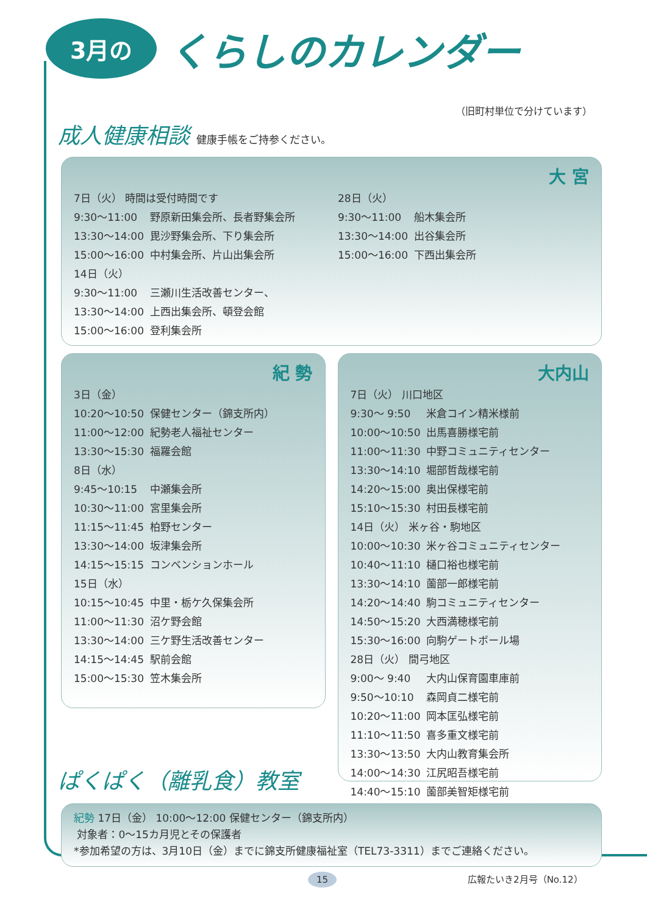3月の くらしのカレンダー
（旧町村単位で分けています）
成人健康相談 健康手帳をご持参ください。
大 宮
| 7日（火） 時間は受付時間です | |
| 9:30〜11:00 | 野原新田集会所、長者野集会所 |
| 13:30〜14:00 | 毘沙野集会所、下り集会所 |
| 15:00〜16:00 | 中村集会所、片山出集会所 |
| 14日（火） | |
| 9:30〜11:00 | 三瀬川生活改善センター、 |
| 13:30〜14:00 | 上西出集会所、頓登会館 |
| 15:00〜16:00 | 登利集会所 |
| 28日（火） | |
| 9:30〜11:00 | 船木集会所 |
| 13:30〜14:00 | 出谷集会所 |
| 15:00〜16:00 | 下西出集会所 |
紀 勢
| 3日（金） | |
| 10:20〜10:50 | 保健センター（錦支所内） |
| 11:00〜12:00 | 紀勢老人福祉センター |
| 13:30〜15:30 | 福羅会館 |
| 8日（水） | |
| 9:45〜10:15 | 中瀬集会所 |
| 10:30〜11:00 | 宮里集会所 |
| 11:15〜11:45 | 柏野センター |
| 13:30〜14:00 | 坂津集会所 |
| 14:15〜15:15 | コンベンションホール |
| 15日（水） | |
| 10:15〜10:45 | 中里・栃ケ久保集会所 |
| 11:00〜11:30 | 沼ケ野会館 |
| 13:30〜14:00 | 三ケ野生活改善センター |
| 14:15〜14:45 | 駅前会館 |
| 15:00〜15:30 | 笠木集会所 |
大内山
| 7日（火） 川口地区 | |
| 9:30〜 9:50 | 米倉コイン精米様前 |
| 10:00〜10:50 | 出馬喜勝様宅前 |
| 11:00〜11:30 | 中野コミュニティセンター |
| 13:30〜14:10 | 堀部哲哉様宅前 |
| 14:20〜15:00 | 奥出保様宅前 |
| 15:10〜15:30 | 村田長様宅前 |
| 14日（火） 米ヶ谷・駒地区 | |
| 10:00〜10:30 | 米ヶ谷コミュニティセンター |
| 10:40〜11:10 | 樋口裕也様宅前 |
| 13:30〜14:10 | 薗部一郎様宅前 |
| 14:20〜14:40 | 駒コミュニティセンター |
| 14:50〜15:20 | 大西満穂様宅前 |
| 15:30〜16:00 | 向駒ゲートボール場 |
| 28日（火） 間弓地区 | |
| 9:00〜 9:40 | 大内山保育園車庫前 |
| 9:50〜10:10 | 森岡貞二様宅前 |
| 10:20〜11:00 | 岡本匡弘様宅前 |
| 11:10〜11:50 | 喜多重文様宅前 |
| 13:30〜13:50 | 大内山教育集会所 |
| 14:00〜14:30 | 江尻昭吾様宅前 |
| 14:40〜15:10 | 薗部美智矩様宅前 |
ぱくぱく（離乳食）教室
紀勢 17日（金） 10:00〜12:00 保健センター（錦支所内）
対象者：0〜15カ月児とその保護者
*参加希望の方は、3月10日（金）までに錦支所健康福祉室（TEL73-3311）までご連絡ください。
15 広報たいき2月号（No.12）